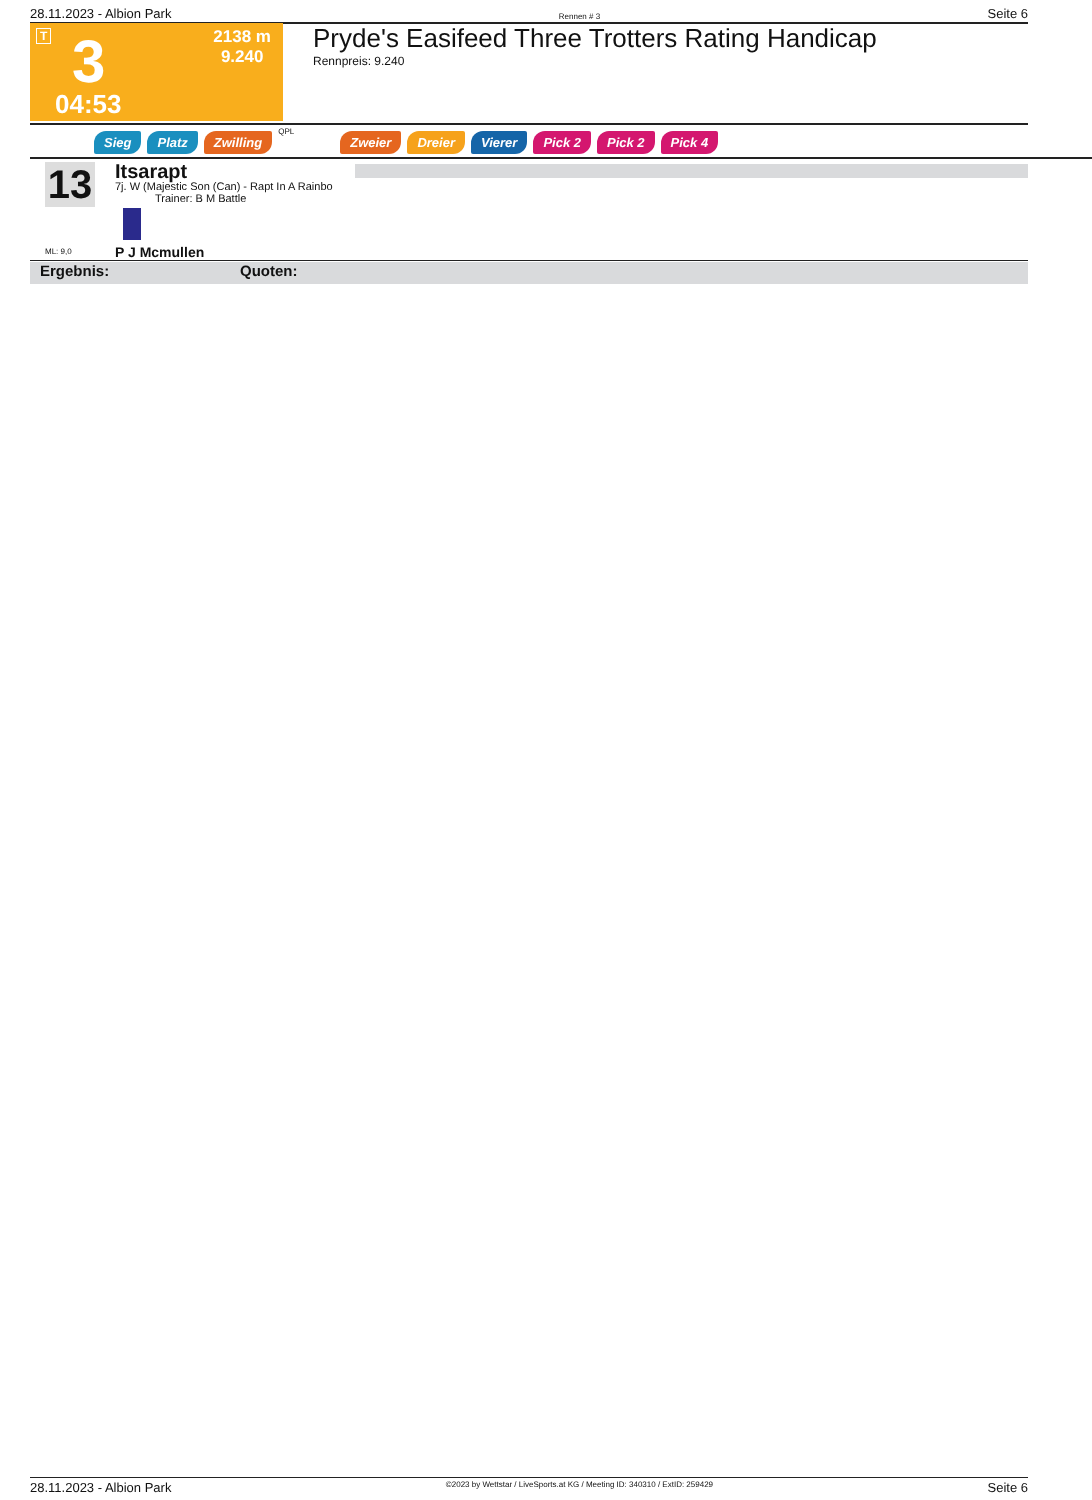28.11.2023 - Albion Park Rennen # 3 Seite 6
T 3
04:53
2138 m
9.240
Pryde's Easifeed Three Trotters Rating Handicap
Rennpreis: 9.240
Sieg Platz Zwilling QPL Zweier Dreier Vierer Pick 2 Pick 2 Pick 4
13
ML: 9,0
Itsarapt
7j. W (Majestic Son (Can) - Rapt In A Rainbo
Trainer: B M Battle
P J Mcmullen
Ergebnis: Quoten:
28.11.2023 - Albion Park ©2023 by Wettstar / LiveSports.at KG / Meeting ID: 340310 / ExtID: 259429 Seite 6